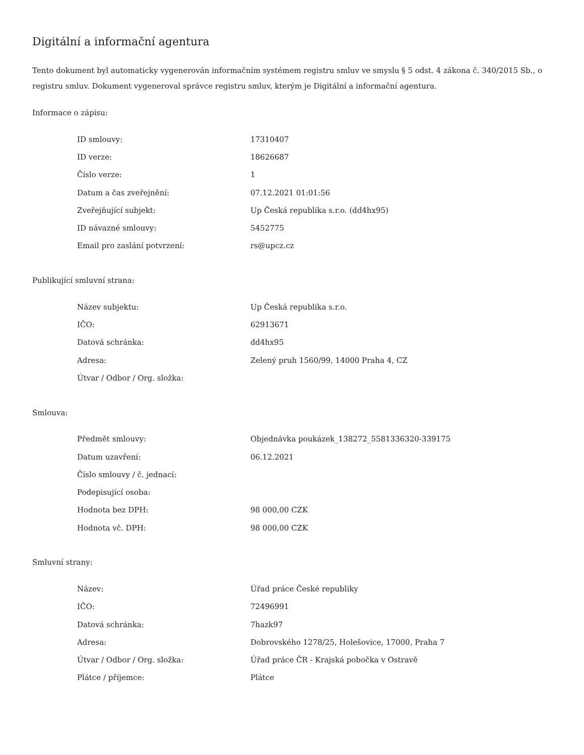Digitální a informační agentura
Tento dokument byl automaticky vygenerován informačním systémem registru smluv ve smyslu § 5 odst. 4 zákona č. 340/2015 Sb., o registru smluv. Dokument vygeneroval správce registru smluv, kterým je Digitální a informační agentura.
Informace o zápisu:
| ID smlouvy: | 17310407 |
| ID verze: | 18626687 |
| Číslo verze: | 1 |
| Datum a čas zveřejnění: | 07.12.2021 01:01:56 |
| Zveřejňující subjekt: | Up Česká republika s.r.o. (dd4hx95) |
| ID návazné smlouvy: | 5452775 |
| Email pro zaslání potvrzení: | rs@upcz.cz |
Publikující smluvní strana:
| Název subjektu: | Up Česká republika s.r.o. |
| IČO: | 62913671 |
| Datová schránka: | dd4hx95 |
| Adresa: | Zelený pruh 1560/99, 14000 Praha 4, CZ |
| Útvar / Odbor / Org. složka: | |
Smlouva:
| Předmět smlouvy: | Objednávka poukázek_138272_5581336320-339175 |
| Datum uzavření: | 06.12.2021 |
| Číslo smlouvy / č. jednací: | |
| Podepisující osoba: | |
| Hodnota bez DPH: | 98 000,00 CZK |
| Hodnota vč. DPH: | 98 000,00 CZK |
Smluvní strany:
| Název: | Úřad práce České republiky |
| IČO: | 72496991 |
| Datová schránka: | 7hazk97 |
| Adresa: | Dobrovského 1278/25, Holešovice, 17000, Praha 7 |
| Útvar / Odbor / Org. složka: | Úřad práce ČR - Krajská pobočka v Ostravě |
| Plátce / příjemce: | Plátce |